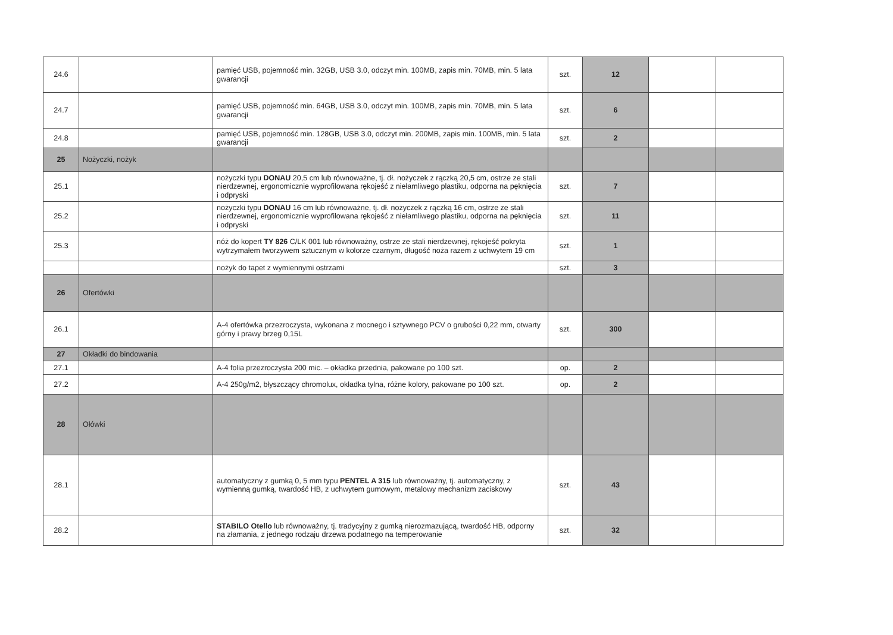| 24.6 | | pamięć USB, pojemność min. 32GB, USB 3.0, odczyt min. 100MB, zapis min. 70MB, min. 5 lata gwarancji | szt. | 12 | | |
| 24.7 | | pamięć USB, pojemność min. 64GB, USB 3.0, odczyt min. 100MB, zapis min. 70MB, min. 5 lata gwarancji | szt. | 6 | | |
| 24.8 | | pamięć USB, pojemność min. 128GB, USB 3.0, odczyt min. 200MB, zapis min. 100MB, min. 5 lata gwarancji | szt. | 2 | | |
| 25 | Nożyczki, nożyk | | | | | |
| 25.1 | | nożyczki typu DONAU 20,5 cm lub równoważne, tj. dł. nożyczek z rączką 20,5 cm, ostrze ze stali nierdzewnej, ergonomicznie wyprofilowana rękojeść z niełamliwego plastiku, odporna na pęknięcia i odpryski | szt. | 7 | | |
| 25.2 | | nożyczki typu DONAU 16 cm lub równoważne, tj. dł. nożyczek z rączką 16 cm, ostrze ze stali nierdzewnej, ergonomicznie wyprofilowana rękojeść z niełamliwego plastiku, odporna na pęknięcia i odpryski | szt. | 11 | | |
| 25.3 | | nóż do kopert TY 826 C/LK 001 lub równoważny, ostrze ze stali nierdzewnej, rękojeść pokryta wytrzymałem tworzywem sztucznym w kolorze czarnym, długość noża razem z uchwytem 19 cm | szt. | 1 | | |
| | | nożyk do tapet z wymiennymi ostrzami | szt. | 3 | | |
| 26 | Ofertówki | | | | | |
| 26.1 | | A-4 ofertówka przezroczysta, wykonana z mocnego i sztywnego PCV o grubości 0,22 mm, otwarty górny i prawy brzeg 0,15L | szt. | 300 | | |
| 27 | Okładki do bindowania | | | | | |
| 27.1 | | A-4 folia przezroczysta 200 mic. – okładka przednia, pakowane po 100 szt. | op. | 2 | | |
| 27.2 | | A-4 250g/m2, błyszczący chromolux, okładka tylna, różne kolory, pakowane po 100 szt. | op. | 2 | | |
| 28 | Ołówki | | | | | |
| 28.1 | | automatyczny z gumką 0, 5 mm typu PENTEL A 315 lub równoważny, tj. automatyczny, z wymienną gumką, twardość HB, z uchwytem gumowym, metalowy mechanizm zaciskowy | szt. | 43 | | |
| 28.2 | | STABILO Otello lub równoważny, tj. tradycyjny z gumką nierozmazującą, twardość HB, odporny na złamania, z jednego rodzaju drzewa podatnego na temperowanie | szt. | 32 | | |